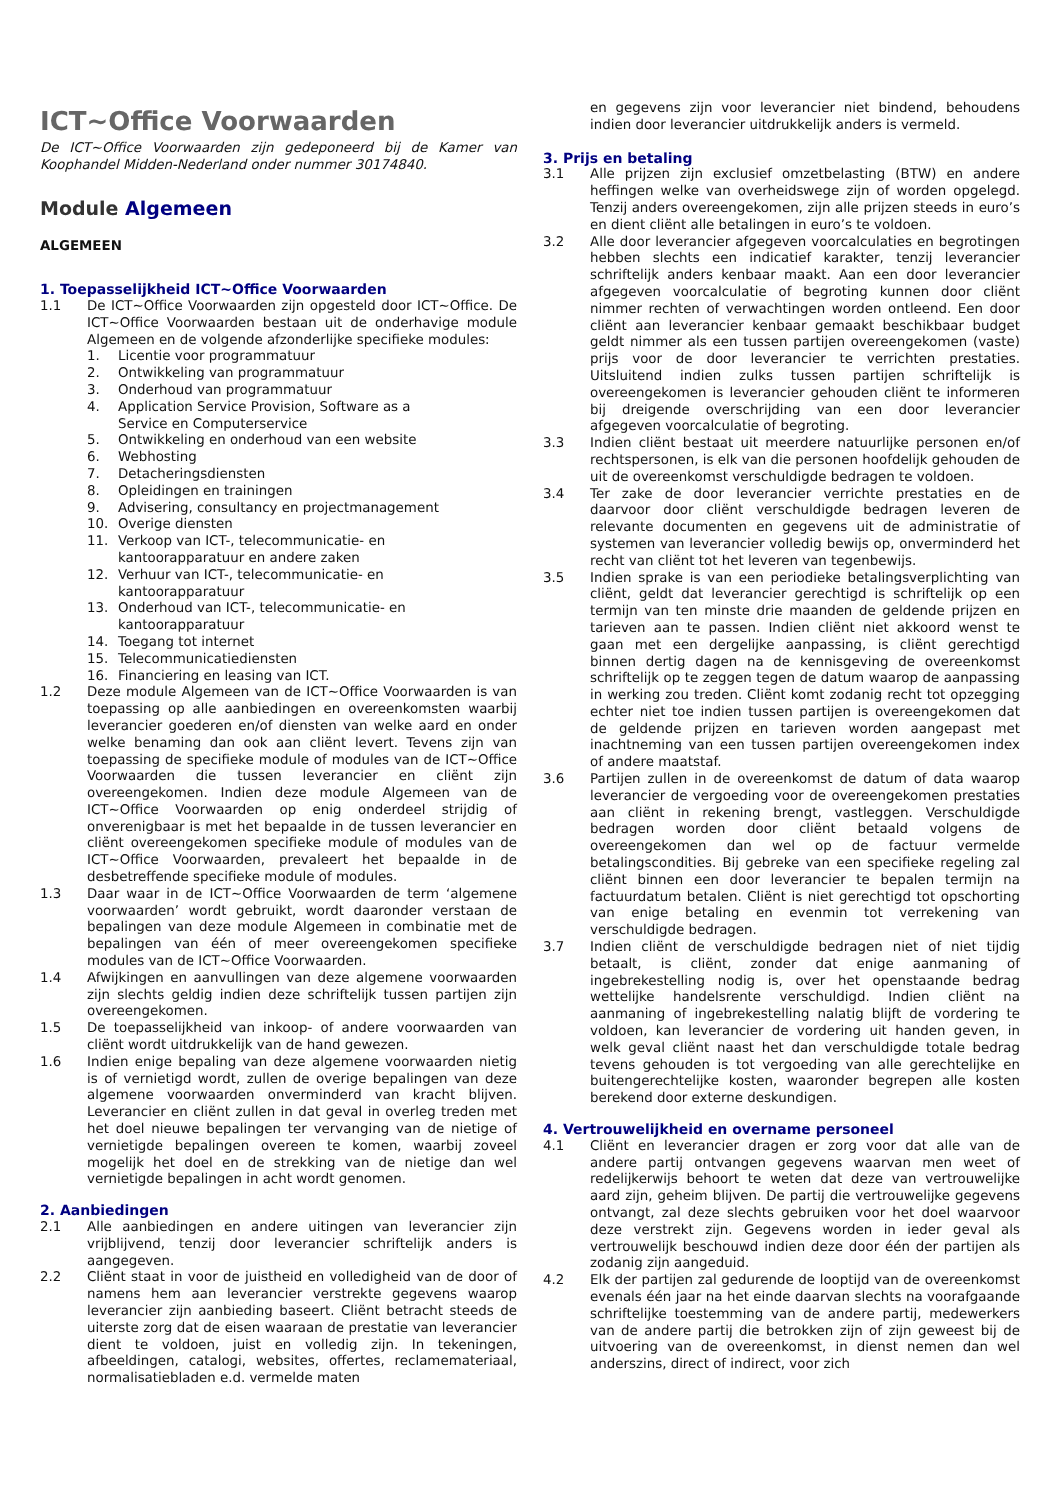ICT~Office Voorwaarden
De ICT~Office Voorwaarden zijn gedeponeerd bij de Kamer van Koophandel Midden-Nederland onder nummer 30174840.
Module Algemeen
ALGEMEEN
1. Toepasselijkheid ICT~Office Voorwaarden
1.1 De ICT~Office Voorwaarden zijn opgesteld door ICT~Office. De ICT~Office Voorwaarden bestaan uit de onderhavige module Algemeen en de volgende afzonderlijke specifieke modules:
1. Licentie voor programmatuur
2. Ontwikkeling van programmatuur
3. Onderhoud van programmatuur
4. Application Service Provision, Software as a
Service en Computerservice
5. Ontwikkeling en onderhoud van een website
6. Webhosting
7. Detacheringsdiensten
8. Opleidingen en trainingen
9. Advisering, consultancy en projectmanagement
10. Overige diensten
11. Verkoop van ICT-, telecommunicatie- en
kantoorapparatuur en andere zaken
12. Verhuur van ICT-, telecommunicatie- en
kantoorapparatuur
13. Onderhoud van ICT-, telecommunicatie- en
kantoorapparatuur
14. Toegang tot internet
15. Telecommunicatiediensten
16. Financiering en leasing van ICT.
1.2 Deze module Algemeen van de ICT~Office Voorwaarden is van toepassing op alle aanbiedingen en overeenkomsten waarbij leverancier goederen en/of diensten van welke aard en onder welke benaming dan ook aan cliënt levert. Tevens zijn van toepassing de specifieke module of modules van de ICT~Office Voorwaarden die tussen leverancier en cliënt zijn overeengekomen. Indien deze module Algemeen van de ICT~Office Voorwaarden op enig onderdeel strijdig of onverenigbaar is met het bepaalde in de tussen leverancier en cliënt overeengekomen specifieke module of modules van de ICT~Office Voorwaarden, prevaleert het bepaalde in de desbetreffende specifieke module of modules.
1.3 Daar waar in de ICT~Office Voorwaarden de term ‘algemene voorwaarden’ wordt gebruikt, wordt daaronder verstaan de bepalingen van deze module Algemeen in combinatie met de bepalingen van één of meer overeengekomen specifieke modules van de ICT~Office Voorwaarden.
1.4 Afwijkingen en aanvullingen van deze algemene voorwaarden zijn slechts geldig indien deze schriftelijk tussen partijen zijn overeengekomen.
1.5 De toepasselijkheid van inkoop- of andere voorwaarden van cliënt wordt uitdrukkelijk van de hand gewezen.
1.6 Indien enige bepaling van deze algemene voorwaarden nietig is of vernietigd wordt, zullen de overige bepalingen van deze algemene voorwaarden onverminderd van kracht blijven. Leverancier en cliënt zullen in dat geval in overleg treden met het doel nieuwe bepalingen ter vervanging van de nietige of vernietigde bepalingen overeen te komen, waarbij zoveel mogelijk het doel en de strekking van de nietige dan wel vernietigde bepalingen in acht wordt genomen.
2. Aanbiedingen
2.1 Alle aanbiedingen en andere uitingen van leverancier zijn vrijblijvend, tenzij door leverancier schriftelijk anders is aangegeven.
2.2 Cliënt staat in voor de juistheid en volledigheid van de door of namens hem aan leverancier verstrekte gegevens waarop leverancier zijn aanbieding baseert. Cliënt betracht steeds de uiterste zorg dat de eisen waaraan de prestatie van leverancier dient te voldoen, juist en volledig zijn. In tekeningen, afbeeldingen, catalogi, websites, offertes, reclamemateriaal, normalisatiebladen e.d. vermelde maten
en gegevens zijn voor leverancier niet bindend, behoudens indien door leverancier uitdrukkelijk anders is vermeld.
3. Prijs en betaling
3.1 Alle prijzen zijn exclusief omzetbelasting (BTW) en andere heffingen welke van overheidswege zijn of worden opgelegd. Tenzij anders overeengekomen, zijn alle prijzen steeds in euro’s en dient cliënt alle betalingen in euro’s te voldoen.
3.2 Alle door leverancier afgegeven voorcalculaties en begrotingen hebben slechts een indicatief karakter, tenzij leverancier schriftelijk anders kenbaar maakt. Aan een door leverancier afgegeven voorcalculatie of begroting kunnen door cliënt nimmer rechten of verwachtingen worden ontleend. Een door cliënt aan leverancier kenbaar gemaakt beschikbaar budget geldt nimmer als een tussen partijen overeengekomen (vaste) prijs voor de door leverancier te verrichten prestaties. Uitsluitend indien zulks tussen partijen schriftelijk is overeengekomen is leverancier gehouden cliënt te informeren bij dreigende overschrijding van een door leverancier afgegeven voorcalculatie of begroting.
3.3 Indien cliënt bestaat uit meerdere natuurlijke personen en/of rechtspersonen, is elk van die personen hoofdelijk gehouden de uit de overeenkomst verschuldigde bedragen te voldoen.
3.4 Ter zake de door leverancier verrichte prestaties en de daarvoor door cliënt verschuldigde bedragen leveren de relevante documenten en gegevens uit de administratie of systemen van leverancier volledig bewijs op, onverminderd het recht van cliënt tot het leveren van tegenbewijs.
3.5 Indien sprake is van een periodieke betalingsverplichting van cliënt, geldt dat leverancier gerechtigd is schriftelijk op een termijn van ten minste drie maanden de geldende prijzen en tarieven aan te passen. Indien cliënt niet akkoord wenst te gaan met een dergelijke aanpassing, is cliënt gerechtigd binnen dertig dagen na de kennisgeving de overeenkomst schriftelijk op te zeggen tegen de datum waarop de aanpassing in werking zou treden. Cliënt komt zodanig recht tot opzegging echter niet toe indien tussen partijen is overeengekomen dat de geldende prijzen en tarieven worden aangepast met inachtneming van een tussen partijen overeengekomen index of andere maatstaf.
3.6 Partijen zullen in de overeenkomst de datum of data waarop leverancier de vergoeding voor de overeengekomen prestaties aan cliënt in rekening brengt, vastleggen. Verschuldigde bedragen worden door cliënt betaald volgens de overeengekomen dan wel op de factuur vermelde betalingscondities. Bij gebreke van een specifieke regeling zal cliënt binnen een door leverancier te bepalen termijn na factuurdatum betalen. Cliënt is niet gerechtigd tot opschorting van enige betaling en evenmin tot verrekening van verschuldigde bedragen.
3.7 Indien cliënt de verschuldigde bedragen niet of niet tijdig betaalt, is cliënt, zonder dat enige aanmaning of ingebrekestelling nodig is, over het openstaande bedrag wettelijke handelsrente verschuldigd. Indien cliënt na aanmaning of ingebrekestelling nalatig blijft de vordering te voldoen, kan leverancier de vordering uit handen geven, in welk geval cliënt naast het dan verschuldigde totale bedrag tevens gehouden is tot vergoeding van alle gerechtelijke en buitengerechtelijke kosten, waaronder begrepen alle kosten berekend door externe deskundigen.
4. Vertrouwelijkheid en overname personeel
4.1 Cliënt en leverancier dragen er zorg voor dat alle van de andere partij ontvangen gegevens waarvan men weet of redelijkerwijs behoort te weten dat deze van vertrouwelijke aard zijn, geheim blijven. De partij die vertrouwelijke gegevens ontvangt, zal deze slechts gebruiken voor het doel waarvoor deze verstrekt zijn. Gegevens worden in ieder geval als vertrouwelijk beschouwd indien deze door één der partijen als zodanig zijn aangeduid.
4.2 Elk der partijen zal gedurende de looptijd van de overeenkomst evenals één jaar na het einde daarvan slechts na voorafgaande schriftelijke toestemming van de andere partij, medewerkers van de andere partij die betrokken zijn of zijn geweest bij de uitvoering van de overeenkomst, in dienst nemen dan wel anderszins, direct of indirect, voor zich